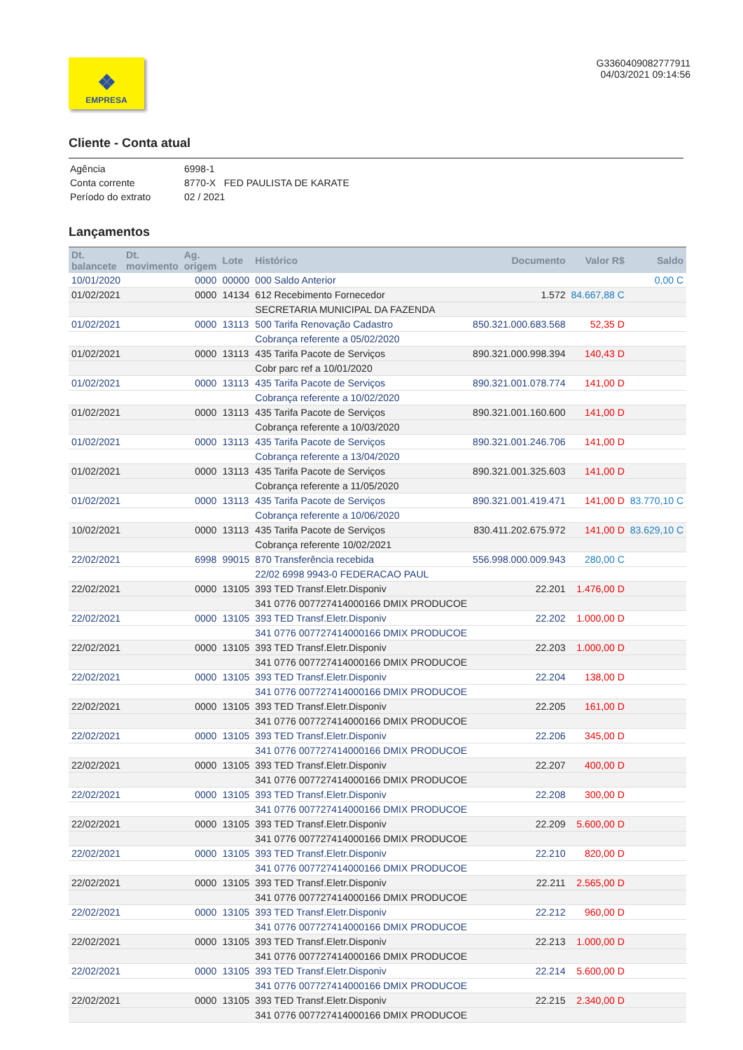❖
EMPRESA
G3360409082777911
04/03/2021 09:14:56
Cliente - Conta atual
Agência 6998-1
Conta corrente 8770-X FED PAULISTA DE KARATE
Período do extrato 02 / 2021
Lançamentos
| Dt. balancete | Dt. movimento | Ag. origem | Lote | Histórico | Documento | Valor R$ | Saldo |
| --- | --- | --- | --- | --- | --- | --- | --- |
| 10/01/2020 | | 0000 | 00000 | 000 Saldo Anterior | | | 0,00 C |
| 01/02/2021 | | 0000 | 14134 | 612 Recebimento Fornecedor | 1.572 | 84.667,88 C | |
| | | | | SECRETARIA MUNICIPAL DA FAZENDA | | | |
| 01/02/2021 | | 0000 | 13113 | 500 Tarifa Renovação Cadastro | 850.321.000.683.568 | 52,35 D | |
| | | | | Cobrança referente a 05/02/2020 | | | |
| 01/02/2021 | | 0000 | 13113 | 435 Tarifa Pacote de Serviços | 890.321.000.998.394 | 140,43 D | |
| | | | | Cobr parc ref a 10/01/2020 | | | |
| 01/02/2021 | | 0000 | 13113 | 435 Tarifa Pacote de Serviços | 890.321.001.078.774 | 141,00 D | |
| | | | | Cobrança referente a 10/02/2020 | | | |
| 01/02/2021 | | 0000 | 13113 | 435 Tarifa Pacote de Serviços | 890.321.001.160.600 | 141,00 D | |
| | | | | Cobrança referente a 10/03/2020 | | | |
| 01/02/2021 | | 0000 | 13113 | 435 Tarifa Pacote de Serviços | 890.321.001.246.706 | 141,00 D | |
| | | | | Cobrança referente a 13/04/2020 | | | |
| 01/02/2021 | | 0000 | 13113 | 435 Tarifa Pacote de Serviços | 890.321.001.325.603 | 141,00 D | |
| | | | | Cobrança referente a 11/05/2020 | | | |
| 01/02/2021 | | 0000 | 13113 | 435 Tarifa Pacote de Serviços | 890.321.001.419.471 | 141,00 D | 83.770,10 C |
| | | | | Cobrança referente a 10/06/2020 | | | |
| 10/02/2021 | | 0000 | 13113 | 435 Tarifa Pacote de Serviços | 830.411.202.675.972 | 141,00 D | 83.629,10 C |
| | | | | Cobrança referente 10/02/2021 | | | |
| 22/02/2021 | | 6998 | 99015 | 870 Transferência recebida | 556.998.000.009.943 | 280,00 C | |
| | | | | 22/02 6998 9943-0 FEDERACAO PAUL | | | |
| 22/02/2021 | | 0000 | 13105 | 393 TED Transf.Eletr.Disponiv | 22.201 | 1.476,00 D | |
| | | | | 341 0776 007727414000166 DMIX PRODUCOE | | | |
| 22/02/2021 | | 0000 | 13105 | 393 TED Transf.Eletr.Disponiv | 22.202 | 1.000,00 D | |
| | | | | 341 0776 007727414000166 DMIX PRODUCOE | | | |
| 22/02/2021 | | 0000 | 13105 | 393 TED Transf.Eletr.Disponiv | 22.203 | 1.000,00 D | |
| | | | | 341 0776 007727414000166 DMIX PRODUCOE | | | |
| 22/02/2021 | | 0000 | 13105 | 393 TED Transf.Eletr.Disponiv | 22.204 | 138,00 D | |
| | | | | 341 0776 007727414000166 DMIX PRODUCOE | | | |
| 22/02/2021 | | 0000 | 13105 | 393 TED Transf.Eletr.Disponiv | 22.205 | 161,00 D | |
| | | | | 341 0776 007727414000166 DMIX PRODUCOE | | | |
| 22/02/2021 | | 0000 | 13105 | 393 TED Transf.Eletr.Disponiv | 22.206 | 345,00 D | |
| | | | | 341 0776 007727414000166 DMIX PRODUCOE | | | |
| 22/02/2021 | | 0000 | 13105 | 393 TED Transf.Eletr.Disponiv | 22.207 | 400,00 D | |
| | | | | 341 0776 007727414000166 DMIX PRODUCOE | | | |
| 22/02/2021 | | 0000 | 13105 | 393 TED Transf.Eletr.Disponiv | 22.208 | 300,00 D | |
| | | | | 341 0776 007727414000166 DMIX PRODUCOE | | | |
| 22/02/2021 | | 0000 | 13105 | 393 TED Transf.Eletr.Disponiv | 22.209 | 5.600,00 D | |
| | | | | 341 0776 007727414000166 DMIX PRODUCOE | | | |
| 22/02/2021 | | 0000 | 13105 | 393 TED Transf.Eletr.Disponiv | 22.210 | 820,00 D | |
| | | | | 341 0776 007727414000166 DMIX PRODUCOE | | | |
| 22/02/2021 | | 0000 | 13105 | 393 TED Transf.Eletr.Disponiv | 22.211 | 2.565,00 D | |
| | | | | 341 0776 007727414000166 DMIX PRODUCOE | | | |
| 22/02/2021 | | 0000 | 13105 | 393 TED Transf.Eletr.Disponiv | 22.212 | 960,00 D | |
| | | | | 341 0776 007727414000166 DMIX PRODUCOE | | | |
| 22/02/2021 | | 0000 | 13105 | 393 TED Transf.Eletr.Disponiv | 22.213 | 1.000,00 D | |
| | | | | 341 0776 007727414000166 DMIX PRODUCOE | | | |
| 22/02/2021 | | 0000 | 13105 | 393 TED Transf.Eletr.Disponiv | 22.214 | 5.600,00 D | |
| | | | | 341 0776 007727414000166 DMIX PRODUCOE | | | |
| 22/02/2021 | | 0000 | 13105 | 393 TED Transf.Eletr.Disponiv | 22.215 | 2.340,00 D | |
| | | | | 341 0776 007727414000166 DMIX PRODUCOE | | | |